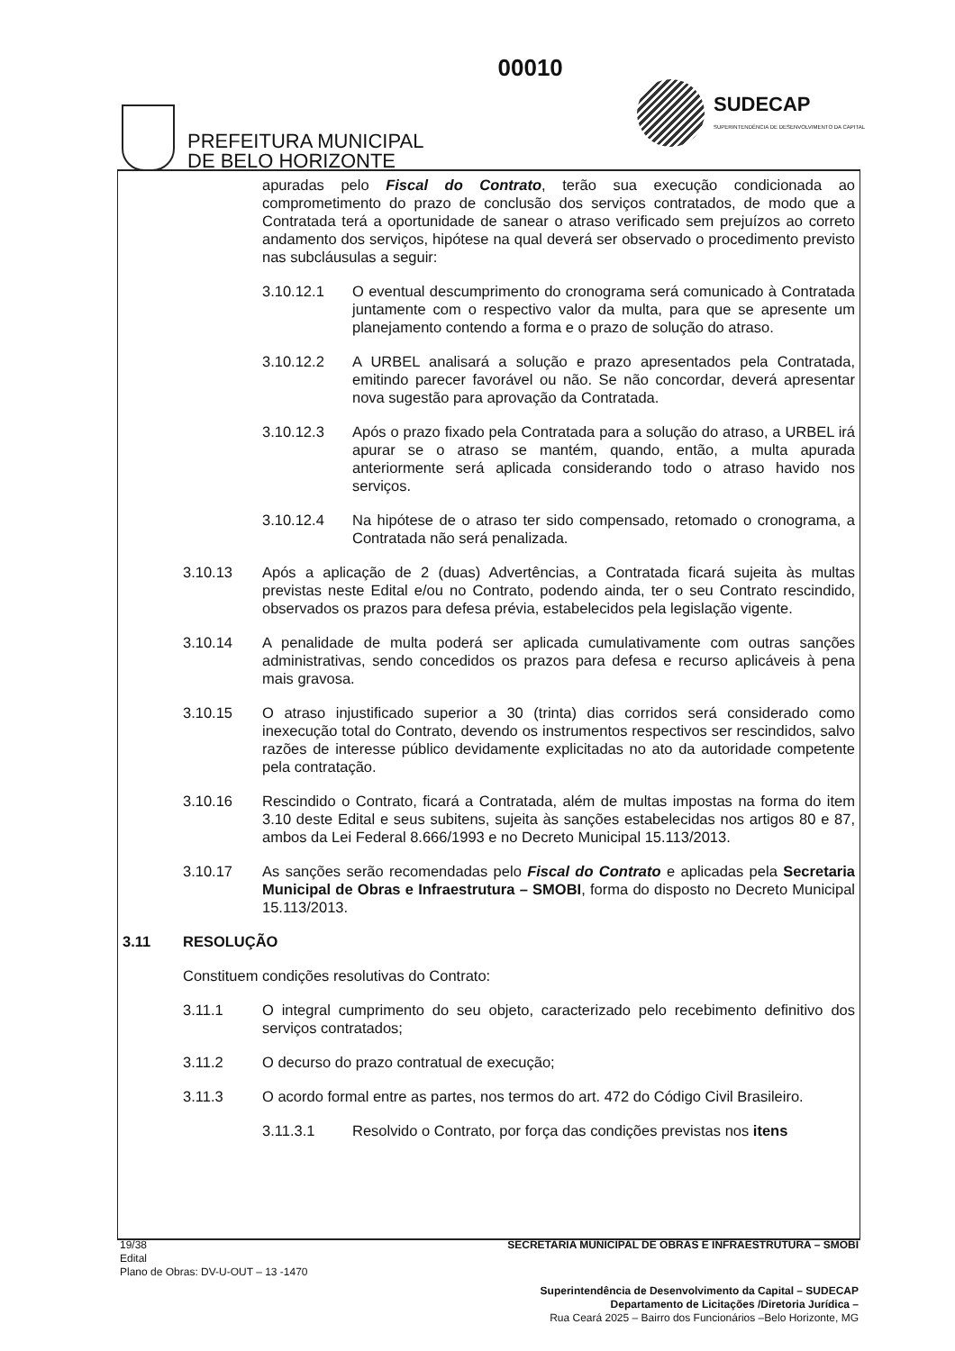PREFEITURA MUNICIPAL
DE BELO HORIZONTE
00010
SUDECAP
SUPERINTENDÊNCIA DE DESENVOLVIMENTO DA CAPITAL
apuradas pelo Fiscal do Contrato, terão sua execução condicionada ao comprometimento do prazo de conclusão dos serviços contratados, de modo que a Contratada terá a oportunidade de sanear o atraso verificado sem prejuízos ao correto andamento dos serviços, hipótese na qual deverá ser observado o procedimento previsto nas subcláusulas a seguir:
3.10.12.1 O eventual descumprimento do cronograma será comunicado à Contratada juntamente com o respectivo valor da multa, para que se apresente um planejamento contendo a forma e o prazo de solução do atraso.
3.10.12.2 A URBEL analisará a solução e prazo apresentados pela Contratada, emitindo parecer favorável ou não. Se não concordar, deverá apresentar nova sugestão para aprovação da Contratada.
3.10.12.3 Após o prazo fixado pela Contratada para a solução do atraso, a URBEL irá apurar se o atraso se mantém, quando, então, a multa apurada anteriormente será aplicada considerando todo o atraso havido nos serviços.
3.10.12.4 Na hipótese de o atraso ter sido compensado, retomado o cronograma, a Contratada não será penalizada.
3.10.13 Após a aplicação de 2 (duas) Advertências, a Contratada ficará sujeita às multas previstas neste Edital e/ou no Contrato, podendo ainda, ter o seu Contrato rescindido, observados os prazos para defesa prévia, estabelecidos pela legislação vigente.
3.10.14 A penalidade de multa poderá ser aplicada cumulativamente com outras sanções administrativas, sendo concedidos os prazos para defesa e recurso aplicáveis à pena mais gravosa.
3.10.15 O atraso injustificado superior a 30 (trinta) dias corridos será considerado como inexecução total do Contrato, devendo os instrumentos respectivos ser rescindidos, salvo razões de interesse público devidamente explicitadas no ato da autoridade competente pela contratação.
3.10.16 Rescindido o Contrato, ficará a Contratada, além de multas impostas na forma do item 3.10 deste Edital e seus subitens, sujeita às sanções estabelecidas nos artigos 80 e 87, ambos da Lei Federal 8.666/1993 e no Decreto Municipal 15.113/2013.
3.10.17 As sanções serão recomendadas pelo Fiscal do Contrato e aplicadas pela Secretaria Municipal de Obras e Infraestrutura – SMOBI, forma do disposto no Decreto Municipal 15.113/2013.
3.11 RESOLUÇÃO
Constituem condições resolutivas do Contrato:
3.11.1 O integral cumprimento do seu objeto, caracterizado pelo recebimento definitivo dos serviços contratados;
3.11.2 O decurso do prazo contratual de execução;
3.11.3 O acordo formal entre as partes, nos termos do art. 472 do Código Civil Brasileiro.
3.11.3.1 Resolvido o Contrato, por força das condições previstas nos itens
19/38
Edital
Plano de Obras: DV-U-OUT – 13 -1470
SECRETARIA MUNICIPAL DE OBRAS E INFRAESTRUTURA – SMOBI
Superintendência de Desenvolvimento da Capital – SUDECAP
Departamento de Licitações /Diretoria Jurídica –
Rua Ceará 2025 – Bairro dos Funcionários –Belo Horizonte, MG